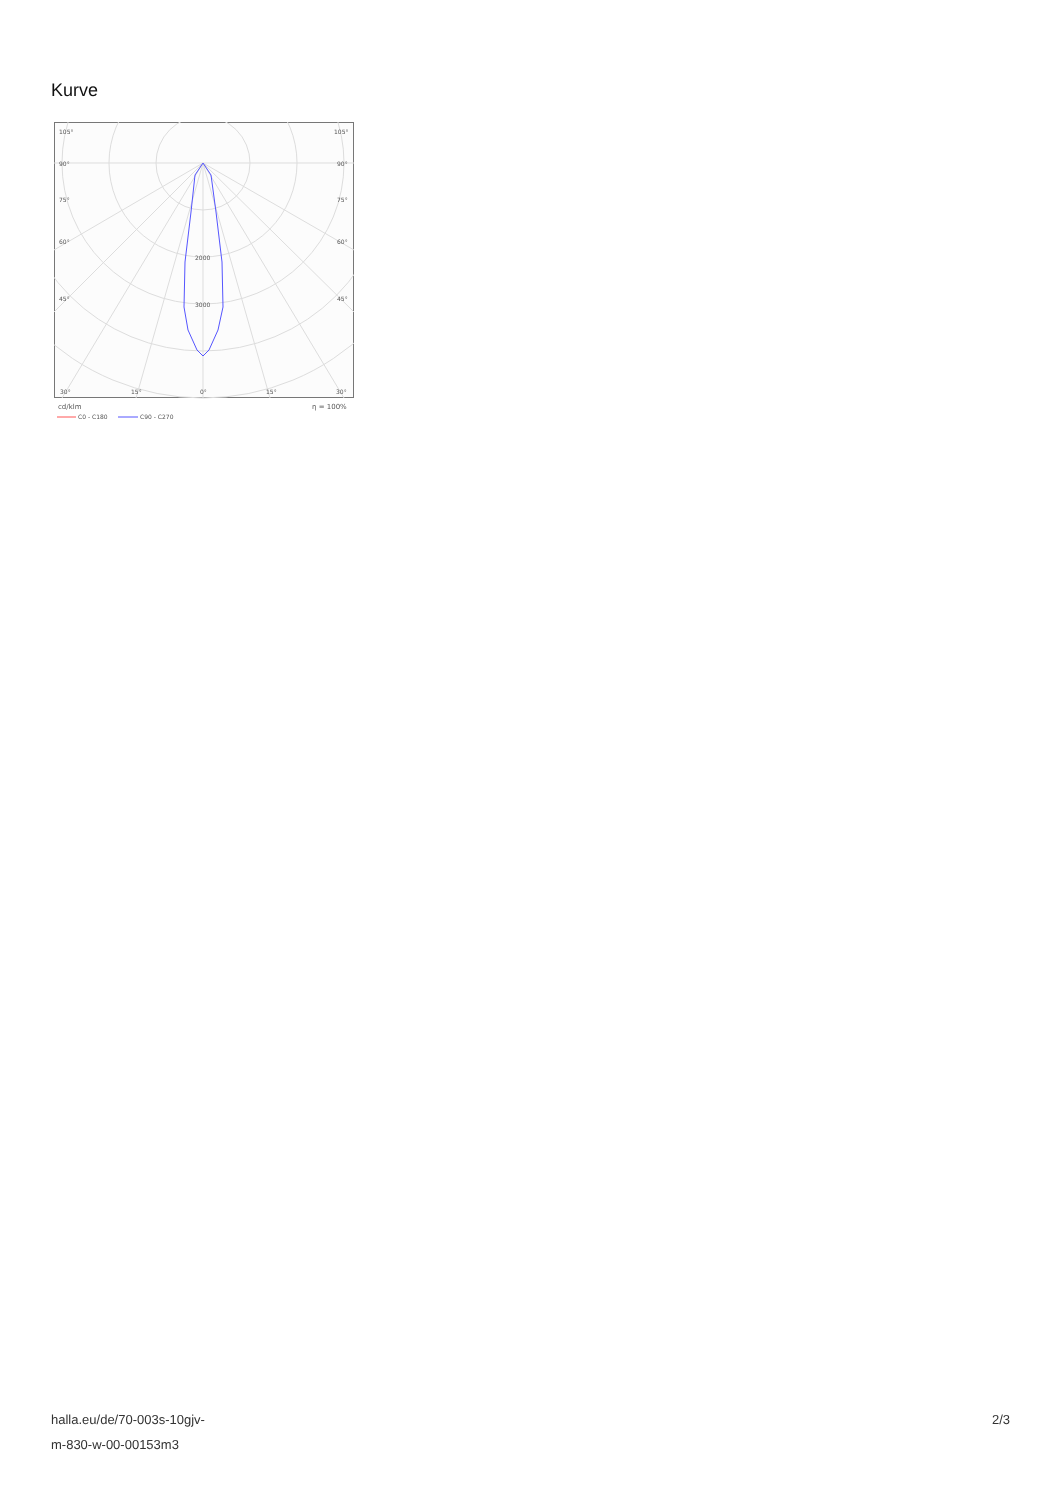Kurve
105°
105°
90°
90°
75°
75°
60°
60°
45°
45°
2000
3000
30°
15°
0°
15°
30°
cd/klm
η = 100%
C0 - C180
C90 - C270
halla.eu/de/70-003s-10gjv-
m-830-w-00-00153m3
2/3